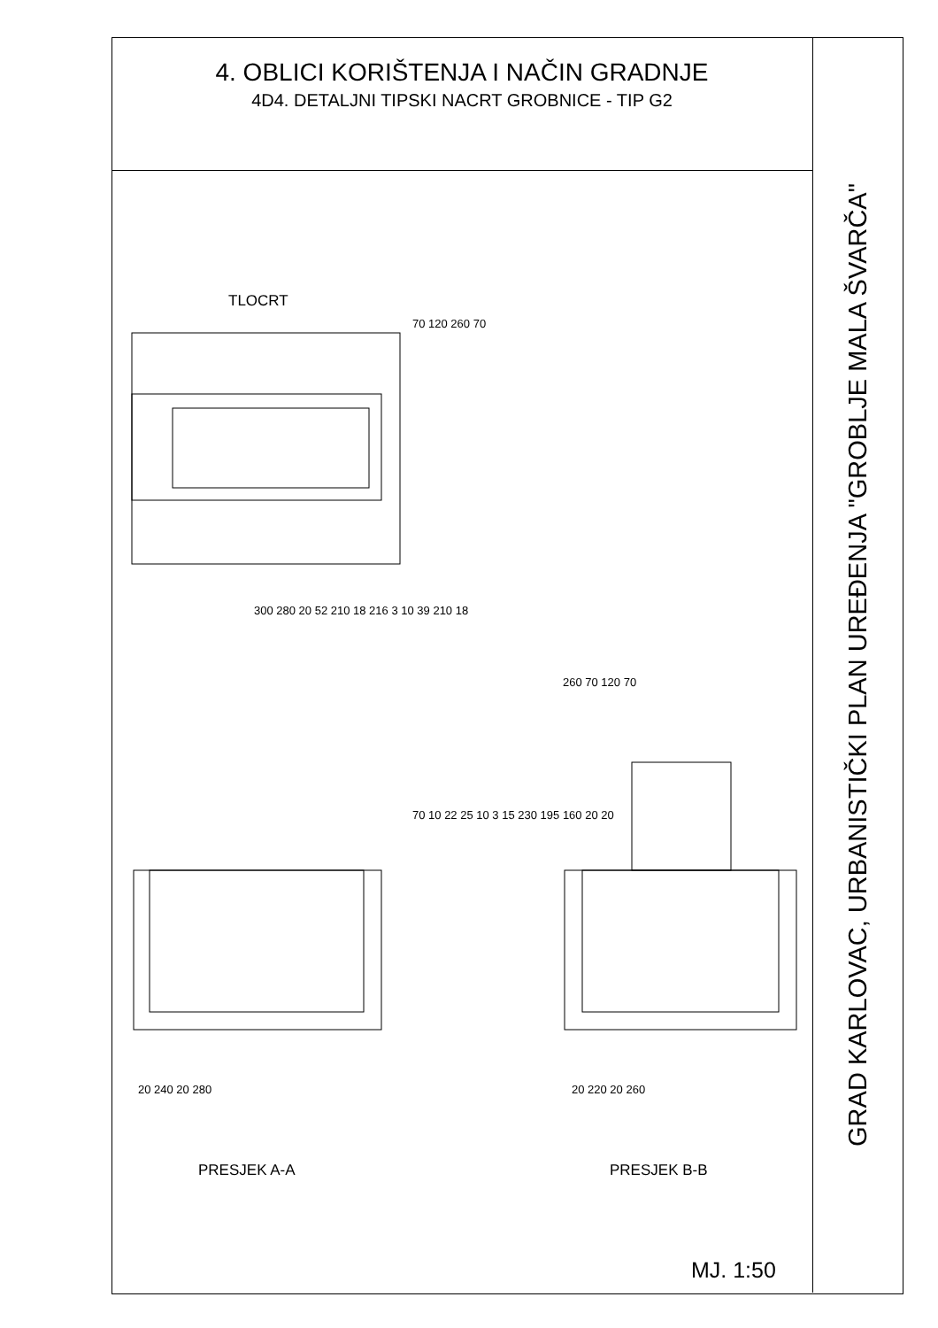4. OBLICI KORIŠTENJA I NAČIN GRADNJE
4D4. DETALJNI TIPSKI NACRT GROBNICE - TIP G2
TLOCRT
300 280 20 52 210 18 216 3 10 39 210 18
70 120 260 70
260 70 120 70
70 10 22 25 10 3 15 230 195 160 20 20
20 240 20 280 20 220 20 260
PRESJEK A-A PRESJEK B-B
MJ. 1:50
GRAD KARLOVAC, URBANISTIČKI PLAN UREĐENJA "GROBLJE MALA ŠVARČA"